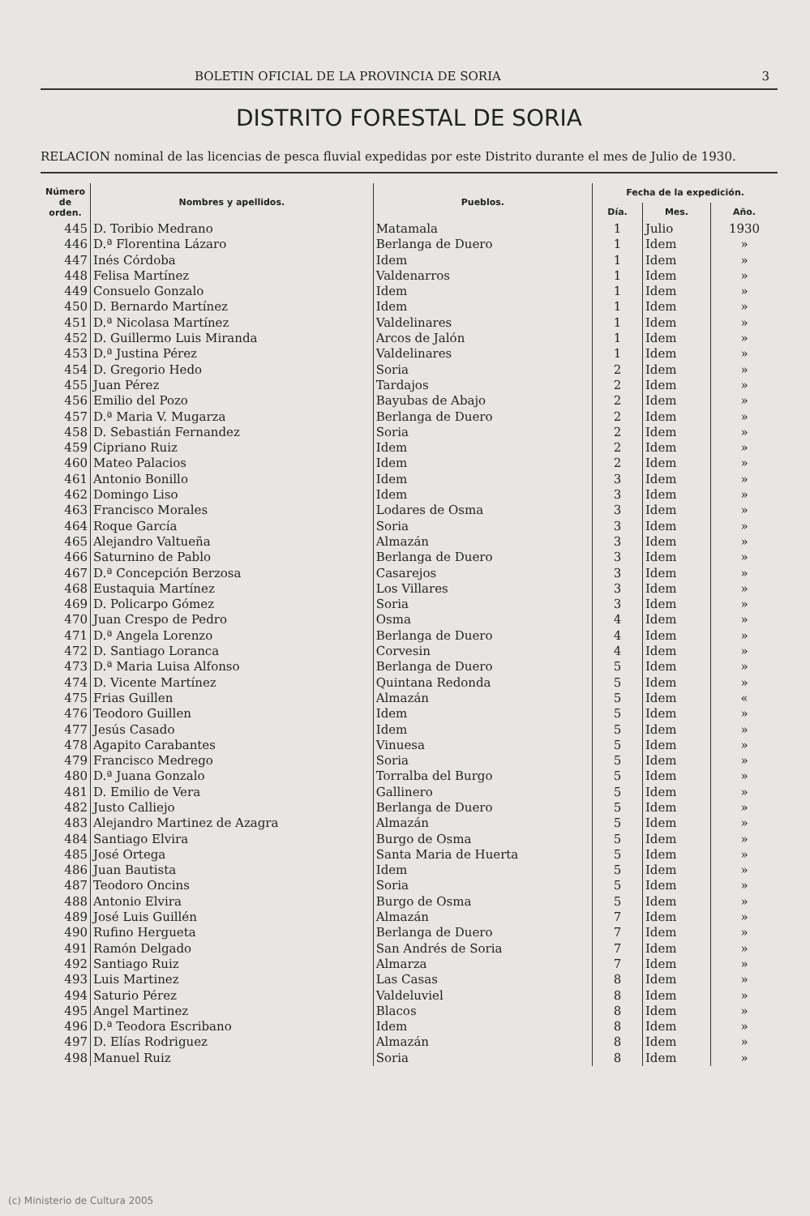BOLETIN OFICIAL DE LA PROVINCIA DE SORIA 3
DISTRITO FORESTAL DE SORIA
RELACION nominal de las licencias de pesca fluvial expedidas por este Distrito durante el mes de Julio de 1930.
| Número de orden. | Nombres y apellidos. | Pueblos. | Fecha de la expedición. | | |
| --- | --- | --- | --- | --- | --- |
| | | | Día. | Mes. | Año. |
| 445 | D. Toribio Medrano | Matamala | 1 | Julio | 1930 |
| 446 | D.ª Florentina Lázaro | Berlanga de Duero | 1 | Idem | » |
| 447 | Inés Córdoba | Idem | 1 | Idem | » |
| 448 | Felisa Martínez | Valdenarros | 1 | Idem | » |
| 449 | Consuelo Gonzalo | Idem | 1 | Idem | » |
| 450 | D. Bernardo Martínez | Idem | 1 | Idem | » |
| 451 | D.ª Nicolasa Martínez | Valdelinares | 1 | Idem | » |
| 452 | D. Guillermo Luis Miranda | Arcos de Jalón | 1 | Idem | » |
| 453 | D.ª Justina Pérez | Valdelinares | 1 | Idem | » |
| 454 | D. Gregorio Hedo | Soria | 2 | Idem | » |
| 455 | Juan Pérez | Tardajos | 2 | Idem | » |
| 456 | Emilio del Pozo | Bayubas de Abajo | 2 | Idem | » |
| 457 | D.ª Maria V. Mugarza | Berlanga de Duero | 2 | Idem | » |
| 458 | D. Sebastián Fernandez | Soria | 2 | Idem | » |
| 459 | Cipriano Ruiz | Idem | 2 | Idem | » |
| 460 | Mateo Palacios | Idem | 2 | Idem | » |
| 461 | Antonio Bonillo | Idem | 3 | Idem | » |
| 462 | Domingo Liso | Idem | 3 | Idem | » |
| 463 | Francisco Morales | Lodares de Osma | 3 | Idem | » |
| 464 | Roque García | Soria | 3 | Idem | » |
| 465 | Alejandro Valtueña | Almazán | 3 | Idem | » |
| 466 | Saturnino de Pablo | Berlanga de Duero | 3 | Idem | » |
| 467 | D.ª Concepción Berzosa | Casarejos | 3 | Idem | » |
| 468 | Eustaquia Martínez | Los Villares | 3 | Idem | » |
| 469 | D. Policarpo Gómez | Soria | 3 | Idem | » |
| 470 | Juan Crespo de Pedro | Osma | 4 | Idem | » |
| 471 | D.ª Angela Lorenzo | Berlanga de Duero | 4 | Idem | » |
| 472 | D. Santiago Loranca | Corvesin | 4 | Idem | » |
| 473 | D.ª Maria Luisa Alfonso | Berlanga de Duero | 5 | Idem | » |
| 474 | D. Vicente Martínez | Quintana Redonda | 5 | Idem | » |
| 475 | Frias Guillen | Almazán | 5 | Idem | « |
| 476 | Teodoro Guillen | Idem | 5 | Idem | » |
| 477 | Jesús Casado | Idem | 5 | Idem | » |
| 478 | Agapito Carabantes | Vinuesa | 5 | Idem | » |
| 479 | Francisco Medrego | Soria | 5 | Idem | » |
| 480 | D.ª Juana Gonzalo | Torralba del Burgo | 5 | Idem | » |
| 481 | D. Emilio de Vera | Gallinero | 5 | Idem | » |
| 482 | Justo Calliejo | Berlanga de Duero | 5 | Idem | » |
| 483 | Alejandro Martinez de Azagra | Almazán | 5 | Idem | » |
| 484 | Santiago Elvira | Burgo de Osma | 5 | Idem | » |
| 485 | José Ortega | Santa Maria de Huerta | 5 | Idem | » |
| 486 | Juan Bautista | Idem | 5 | Idem | » |
| 487 | Teodoro Oncins | Soria | 5 | Idem | » |
| 488 | Antonio Elvira | Burgo de Osma | 5 | Idem | » |
| 489 | José Luis Guillén | Almazán | 7 | Idem | » |
| 490 | Rufino Hergueta | Berlanga de Duero | 7 | Idem | » |
| 491 | Ramón Delgado | San Andrés de Soria | 7 | Idem | » |
| 492 | Santiago Ruiz | Almarza | 7 | Idem | » |
| 493 | Luis Martinez | Las Casas | 8 | Idem | » |
| 494 | Saturio Pérez | Valdeluviel | 8 | Idem | » |
| 495 | Angel Martinez | Blacos | 8 | Idem | » |
| 496 | D.ª Teodora Escribano | Idem | 8 | Idem | » |
| 497 | D. Elías Rodriguez | Almazán | 8 | Idem | » |
| 498 | Manuel Ruiz | Soria | 8 | Idem | » |
(c) Ministerio de Cultura 2005